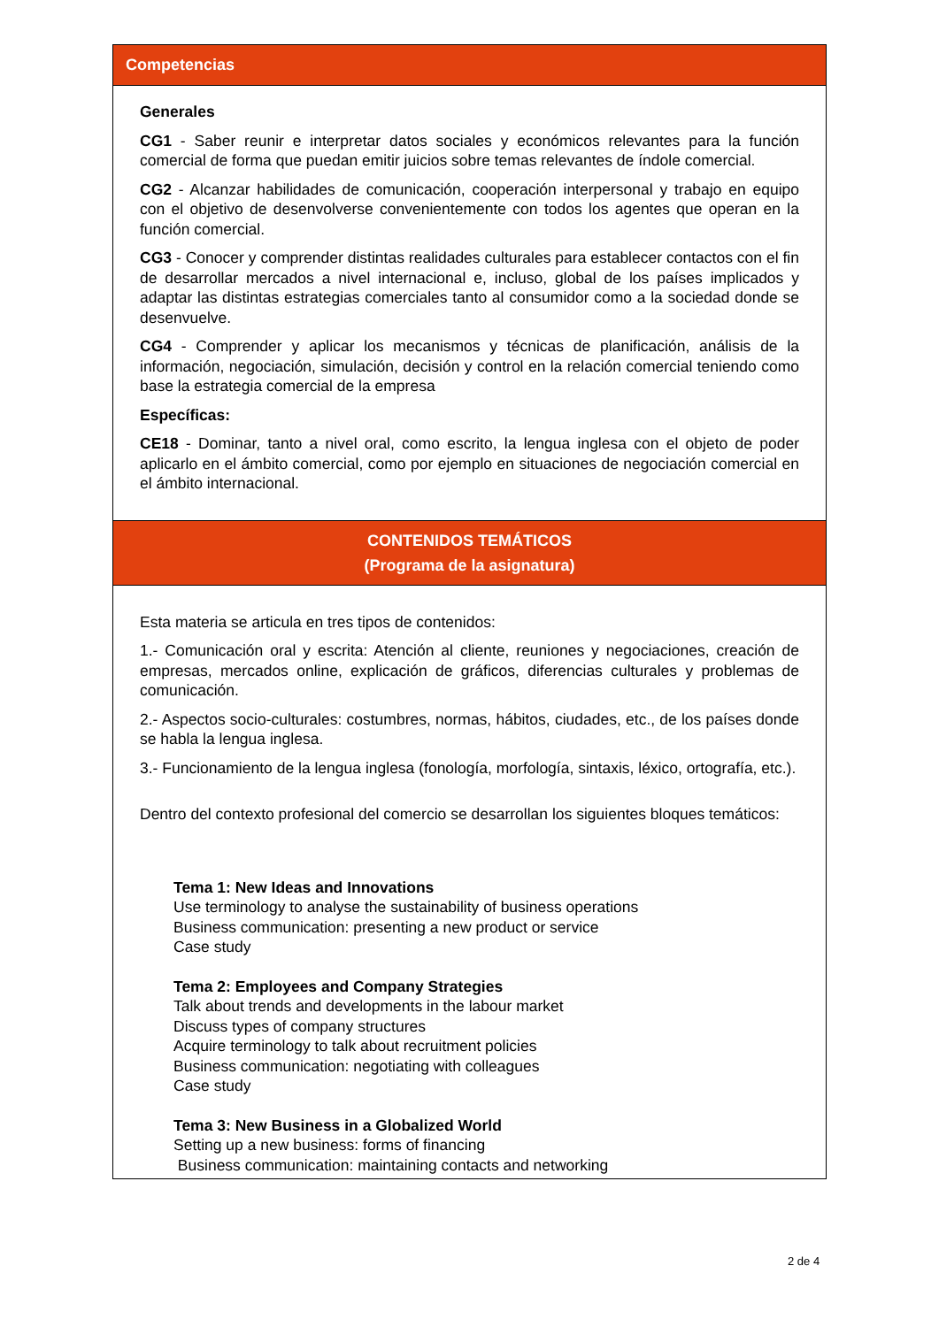Competencias
Generales
CG1 - Saber reunir e interpretar datos sociales y económicos relevantes para la función comercial de forma que puedan emitir juicios sobre temas relevantes de índole comercial.
CG2 - Alcanzar habilidades de comunicación, cooperación interpersonal y trabajo en equipo con el objetivo de desenvolverse convenientemente con todos los agentes que operan en la función comercial.
CG3 - Conocer y comprender distintas realidades culturales para establecer contactos con el fin de desarrollar mercados a nivel internacional e, incluso, global de los países implicados y adaptar las distintas estrategias comerciales tanto al consumidor como a la sociedad donde se desenvuelve.
CG4 - Comprender y aplicar los mecanismos y técnicas de planificación, análisis de la información, negociación, simulación, decisión y control en la relación comercial teniendo como base la estrategia comercial de la empresa
Específicas:
CE18 - Dominar, tanto a nivel oral, como escrito, la lengua inglesa con el objeto de poder aplicarlo en el ámbito comercial, como por ejemplo en situaciones de negociación comercial en el ámbito internacional.
CONTENIDOS TEMÁTICOS
(Programa de la asignatura)
Esta materia se articula en tres tipos de contenidos:
1.- Comunicación oral y escrita: Atención al cliente, reuniones y negociaciones, creación de empresas, mercados online, explicación de gráficos, diferencias culturales y problemas de comunicación.
2.- Aspectos socio-culturales: costumbres, normas, hábitos, ciudades, etc., de los países donde se habla la lengua inglesa.
3.- Funcionamiento de la lengua inglesa (fonología, morfología, sintaxis, léxico, ortografía, etc.).
Dentro del contexto profesional del comercio se desarrollan los siguientes bloques temáticos:
Tema 1: New Ideas and Innovations
Use terminology to analyse the sustainability of business operations
Business communication: presenting a new product or service
Case study
Tema 2: Employees and Company Strategies
Talk about trends and developments in the labour market
Discuss types of company structures
Acquire terminology to talk about recruitment policies
Business communication: negotiating with colleagues
Case study
Tema 3: New Business in a Globalized World
Setting up a new business: forms of financing
Business communication: maintaining contacts and networking
2 de 4